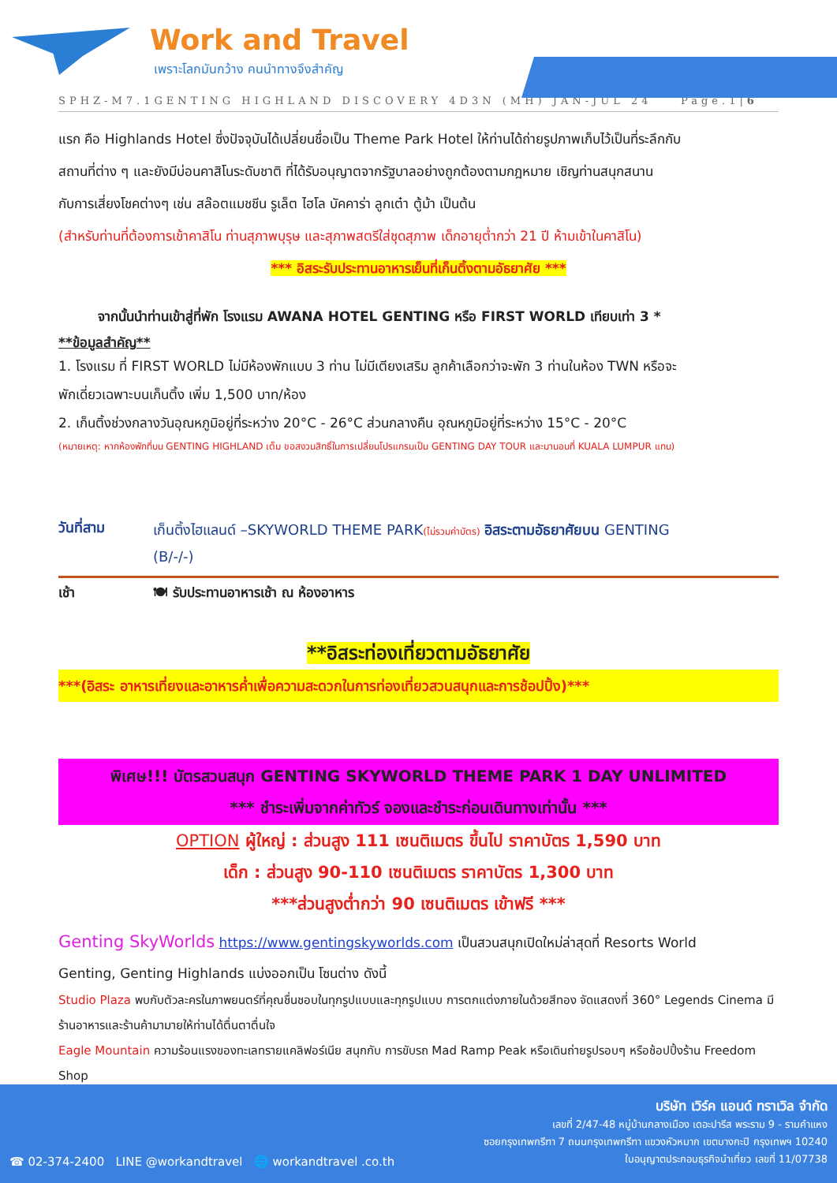Work and Travel
เพราะโลกมันกว้าง คนนำทางจึงสำคัญ
SPHZ-M7.1GENTING HIGHLAND DISCOVERY 4D3N (MH) JAN-JUL 24 Page.1|6
แรก คือ Highlands Hotel ซึ่งปัจจุบันได้เปลี่ยนชื่อเป็น Theme Park Hotel ให้ท่านได้ถ่ายรูปภาพเก็บไว้เป็นที่ระลึกกับ
สถานที่ต่าง ๆ และยังมีบ่อนคาสิโนระดับชาติ ที่ได้รับอนุญาตจากรัฐบาลอย่างถูกต้องตามกฎหมาย เชิญท่านสนุกสนาน
กับการเสี่ยงโชคต่างๆ เช่น สล๊อตแมชชีน รูเล็ต ไฮโล บัคคาร่า ลูกเต๋า ตู้ม้า เป็นต้น
(สำหรับท่านที่ต้องการเข้าคาสิโน ท่านสุภาพบุรุษ และสุภาพสตรีใส่ชุดสุภาพ เด็กอายุต่ำกว่า 21 ปี ห้ามเข้าในคาสิโน)
*** อิสระรับประทานอาหารเย็นที่เก็นติ้งตามอัธยาศัย ***
จากนั้นนำท่านเข้าสู่ที่พัก โรงแรม AWANA HOTEL GENTING หรือ FIRST WORLD เทียบเท่า 3 *
**ข้อมูลสำคัญ**
1. โรงแรม ที่ FIRST WORLD ไม่มีห้องพักแบบ 3 ท่าน ไม่มีเตียงเสริม ลูกค้าเลือกว่าจะพัก 3 ท่านในห้อง TWN หรือจะ
พักเดี่ยวเฉพาะบนเก็นติ้ง เพิ่ม 1,500 บาท/ห้อง
2. เก็นติ้งช่วงกลางวันอุณหภูมิอยู่ที่ระหว่าง 20°C - 26°C ส่วนกลางคืน อุณหภูมิอยู่ที่ระหว่าง 15°C - 20°C
(หมายเหตุ: หากห้องพักที่บน GENTING HIGHLAND เต็ม ขอสงวนสิทธิ์ในการเปลี่ยนโปรแกรมเป็น GENTING DAY TOUR และมานอนที่ KUALA LUMPUR แทน)
วันที่สาม
เก็นติ้งไฮแลนด์ –SKYWORLD THEME PARK(ไม่รวมค่าบัตร) อิสระตามอัธยาศัยบน GENTING
(B/-/-)
เช้า 🍽 รับประทานอาหารเช้า ณ ห้องอาหาร
**อิสระท่องเที่ยวตามอัธยาศัย
***(อิสระ อาหารเที่ยงและอาหารค่ำเพื่อความสะดวกในการท่องเที่ยวสวนสนุกและการช้อปปิ้ง)***
พิเศษ!!! บัตรสวนสนุก GENTING SKYWORLD THEME PARK 1 DAY UNLIMITED
*** ชำระเพิ่มจากค่าทัวร์ จองและชำระก่อนเดินทางเท่านั้น ***
OPTION ผู้ใหญ่ : ส่วนสูง 111 เซนติเมตร ขึ้นไป ราคาบัตร 1,590 บาท
เด็ก : ส่วนสูง 90-110 เซนติเมตร ราคาบัตร 1,300 บาท
***ส่วนสูงต่ำกว่า 90 เซนติเมตร เข้าฟรี ***
Genting SkyWorlds https://www.gentingskyworlds.com เป็นสวนสนุกเปิดใหม่ล่าสุดที่ Resorts World
Genting, Genting Highlands แบ่งออกเป็น โซนต่าง ดังนี้
Studio Plaza พบกับตัวละครในภาพยนตร์ที่คุณชื่นชอบในทุกรูปแบบและทุกรูปแบบ การตกแต่งภายในด้วยสีทอง จัดแสดงที่ 360° Legends Cinema มีร้านอาหารและร้านค้ามามายให้ท่านได้ตื่นตาตื่นใจ
Eagle Mountain ความร้อนแรงของทะเลทรายแคลิฟอร์เนีย สนุกกับ การขับรถ Mad Ramp Peak หรือเดินถ่ายรูปรอบๆ หรือช้อปปิ้งร้าน Freedom Shop
บริษัท เวิร์ค แอนด์ ทราเวิล จำกัด
เลขที่ 2/47-48 หมู่บ้านกลางเมือง เดอะปารีส พระราม 9 - รามคำแหง
ซอยกรุงเทพกรีฑา 7 ถนนกรุงเทพกรีฑา แขวงหัวหมาก เขตบางกะปิ กรุงเทพฯ 10240
ใบอนุญาตประกอบธุรกิจนำเที่ยว เลขที่ 11/07738
☎ 02-374-2400 LINE @workandtravel 🌐 workandtravel .co.th